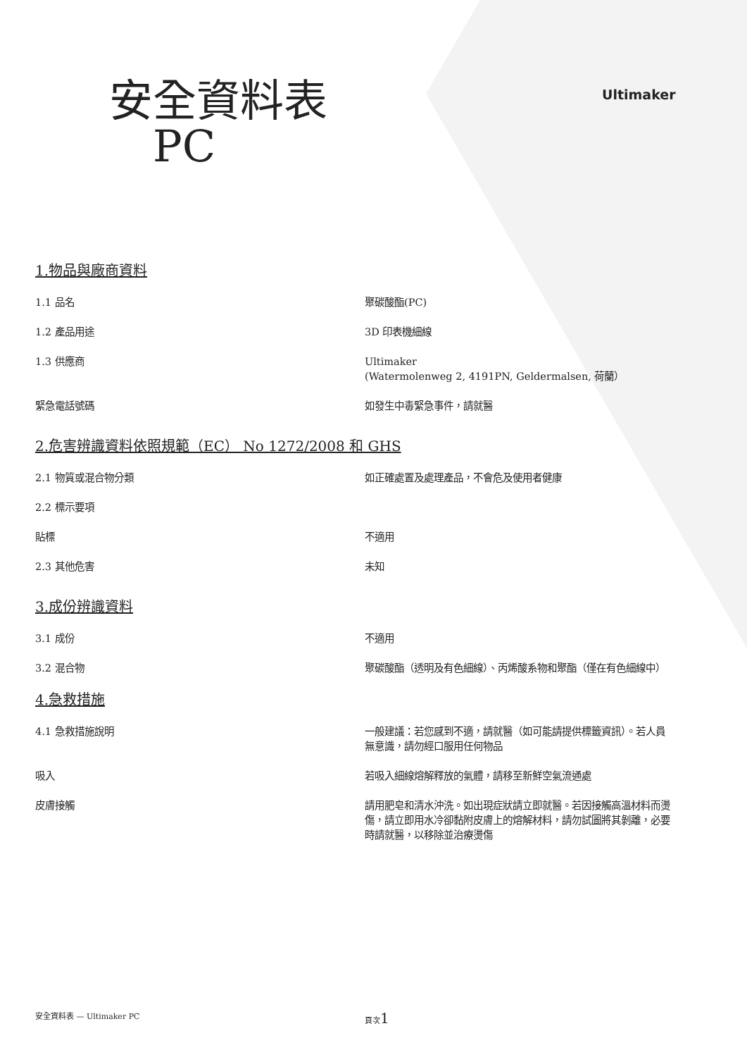Ultimaker
安全資料表
PC
1.物品與廠商資料
1.1 品名 聚碳酸酯(PC)
1.2 產品用途 3D 印表機細線
1.3 供應商 Ultimaker
(Watermolenweg 2, 4191PN, Geldermalsen, 荷蘭）
緊急電話號碼 如發生中毒緊急事件，請就醫
2.危害辨識資料依照規範（EC） No 1272/2008 和 GHS
2.1 物質或混合物分類 如正確處置及處理產品，不會危及使用者健康
2.2 標示要項
貼標 不適用
2.3 其他危害 未知
3.成份辨識資料
3.1 成份 不適用
3.2 混合物 聚碳酸酯（透明及有色細線）、丙烯酸系物和聚酯（僅在有色細線中）
4.急救措施
4.1 急救措施說明 一般建議：若您感到不適，請就醫（如可能請提供標籤資訊）。若人員無意識，請勿經口服用任何物品
吸入 若吸入細線熔解釋放的氣體，請移至新鮮空氣流通處
皮膚接觸 請用肥皂和清水沖洗。如出現症狀請立即就醫。若因接觸高溫材料而燙傷，請立即用水冷卻黏附皮膚上的熔解材料，請勿試圖將其剝離，必要時請就醫，以移除並治療燙傷
安全資料表 — Ultimaker PC 頁次1